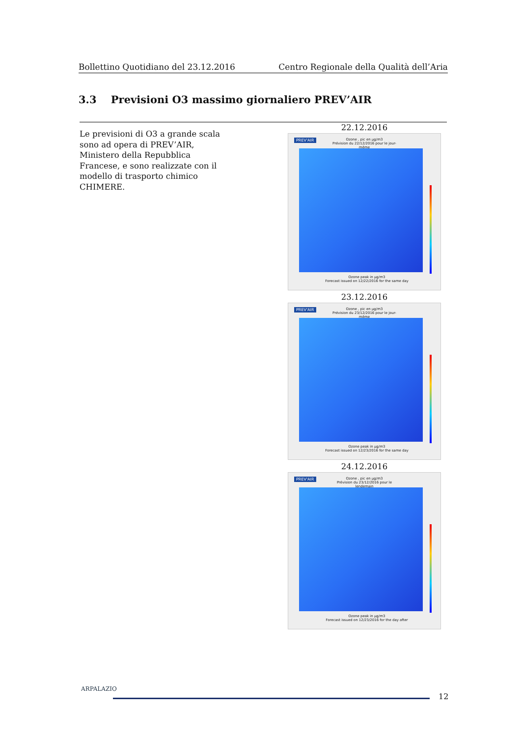Bollettino Quotidiano del 23.12.2016 Centro Regionale della Qualità dell’Aria
3.3 Previsioni O3 massimo giornaliero PREV’AIR
Le previsioni di O3 a grande scala sono ad opera di PREV’AIR, Ministero della Repubblica Francese, e sono realizzate con il modello di trasporto chimico CHIMERE.
22.12.2016
PREV'AIR
Ozone , pic en µg/m3
Prévision du 22/12/2016 pour le jour-même
Ozone peak in µg/m3
Forecast issued on 12/22/2016 for the same day
23.12.2016
PREV'AIR
Ozone , pic en µg/m3
Prévision du 23/12/2016 pour le jour-même
Ozone peak in µg/m3
Forecast issued on 12/23/2016 for the same day
24.12.2016
PREV'AIR
Ozone , pic en µg/m3
Prévision du 23/12/2016 pour le lendemain
Ozone peak in µg/m3
Forecast issued on 12/23/2016 for the day after
ARPALAZIO
12